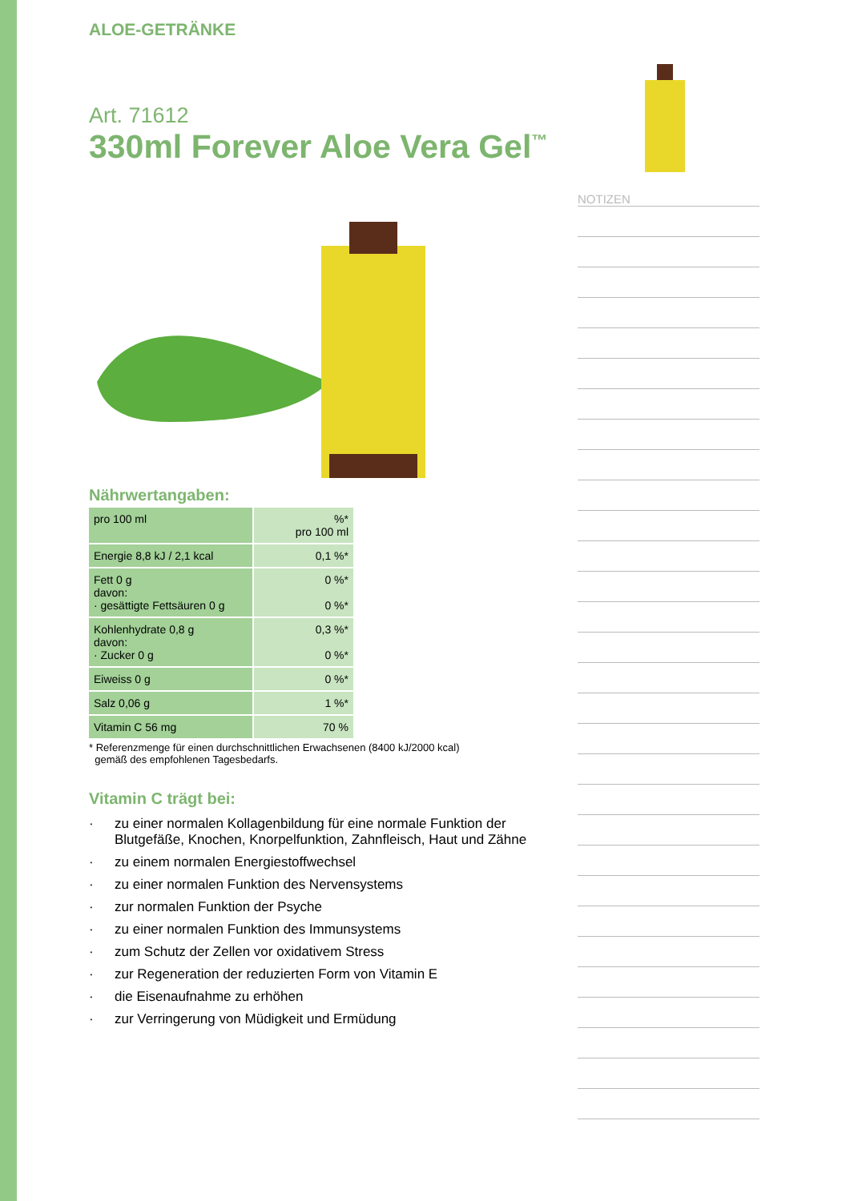ALOE-GETRÄNKE
Art. 71612
330ml Forever Aloe Vera Gel<sup>™</sup>
Nährwertangaben:
| pro 100 ml | %* pro 100 ml |
| Energie 8,8 kJ / 2,1 kcal | 0,1 %* |
| Fett 0 g davon: · gesättigte Fettsäuren 0 g | 0 %* 0 %* |
| Kohlenhydrate 0,8 g davon: · Zucker 0 g | 0,3 %* 0 %* |
| Eiweiss 0 g | 0 %* |
| Salz 0,06 g | 1 %* |
| Vitamin C 56 mg | 70 % |
* Referenzmenge für einen durchschnittlichen Erwachsenen (8400 kJ/2000 kcal)
gemäß des empfohlenen Tagesbedarfs.
Vitamin C trägt bei:
· zu einer normalen Kollagenbildung für eine normale Funktion der Blutgefäße, Knochen, Knorpelfunktion, Zahnfleisch, Haut und Zähne
· zu einem normalen Energiestoffwechsel
· zu einer normalen Funktion des Nervensystems
· zur normalen Funktion der Psyche
· zu einer normalen Funktion des Immunsystems
· zum Schutz der Zellen vor oxidativem Stress
· zur Regeneration der reduzierten Form von Vitamin E
· die Eisenaufnahme zu erhöhen
· zur Verringerung von Müdigkeit und Ermüdung
NOTIZEN